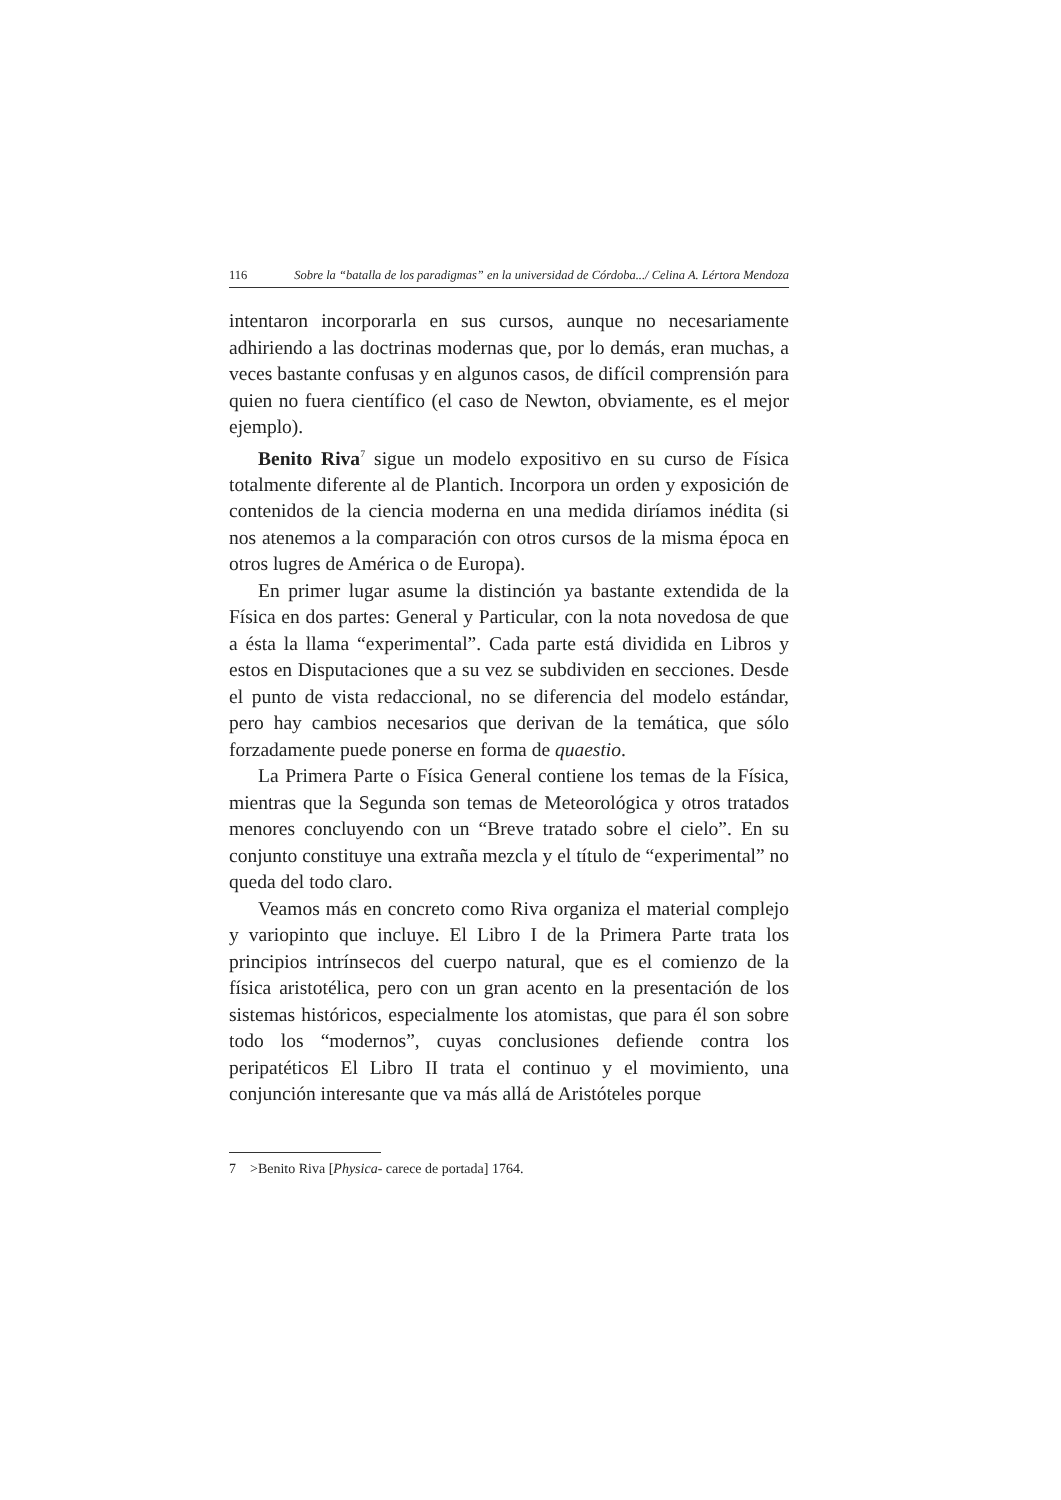116 Sobre la “batalla de los paradigmas” en la universidad de Córdoba.../ Celina A. Lértora Mendoza
intentaron incorporarla en sus cursos, aunque no necesariamente adhiriendo a las doctrinas modernas que, por lo demás, eran muchas, a veces bastante confusas y en algunos casos, de difícil comprensión para quien no fuera científico (el caso de Newton, obviamente, es el mejor ejemplo).
Benito Riva<sup>7</sup> sigue un modelo expositivo en su curso de Física totalmente diferente al de Plantich. Incorpora un orden y exposición de contenidos de la ciencia moderna en una medida diríamos inédita (si nos atenemos a la comparación con otros cursos de la misma época en otros lugres de América o de Europa).
En primer lugar asume la distinción ya bastante extendida de la Física en dos partes: General y Particular, con la nota novedosa de que a ésta la llama “experimental”. Cada parte está dividida en Libros y estos en Disputaciones que a su vez se subdividen en secciones. Desde el punto de vista redaccional, no se diferencia del modelo estándar, pero hay cambios necesarios que derivan de la temática, que sólo forzadamente puede ponerse en forma de quaestio.
La Primera Parte o Física General contiene los temas de la Física, mientras que la Segunda son temas de Meteorológica y otros tratados menores concluyendo con un “Breve tratado sobre el cielo”. En su conjunto constituye una extraña mezcla y el título de “experimental” no queda del todo claro.
Veamos más en concreto como Riva organiza el material complejo y variopinto que incluye. El Libro I de la Primera Parte trata los principios intrínsecos del cuerpo natural, que es el comienzo de la física aristotélica, pero con un gran acento en la presentación de los sistemas históricos, especialmente los atomistas, que para él son sobre todo los “modernos”, cuyas conclusiones defiende contra los peripatéticos El Libro II trata el continuo y el movimiento, una conjunción interesante que va más allá de Aristóteles porque
7 >Benito Riva [Physica- carece de portada] 1764.